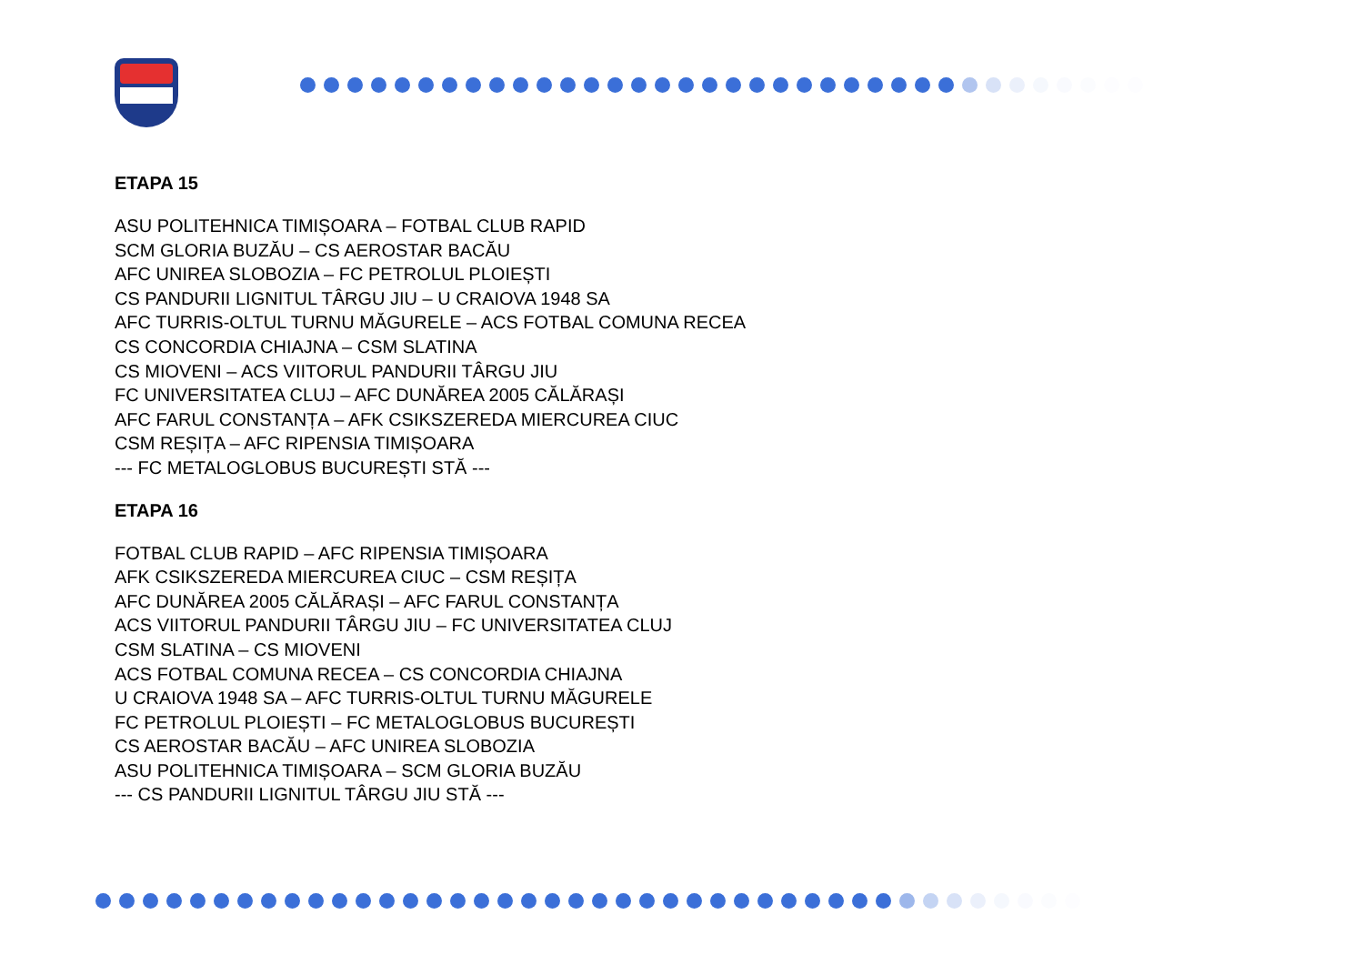ETAPA 15
ASU POLITEHNICA TIMIȘOARA – FOTBAL CLUB RAPID
SCM GLORIA BUZĂU – CS AEROSTAR BACĂU
AFC UNIREA SLOBOZIA – FC PETROLUL PLOIEȘTI
CS PANDURII LIGNITUL TÂRGU JIU – U CRAIOVA 1948 SA
AFC TURRIS-OLTUL TURNU MĂGURELE – ACS FOTBAL COMUNA RECEA
CS CONCORDIA CHIAJNA – CSM SLATINA
CS MIOVENI – ACS VIITORUL PANDURII TÂRGU JIU
FC UNIVERSITATEA CLUJ – AFC DUNĂREA 2005 CĂLĂRAȘI
AFC FARUL CONSTANȚA – AFK CSIKSZEREDA MIERCUREA CIUC
CSM REȘIȚA – AFC RIPENSIA TIMIȘOARA
--- FC METALOGLOBUS BUCUREȘTI STĂ ---
ETAPA 16
FOTBAL CLUB RAPID – AFC RIPENSIA TIMIȘOARA
AFK CSIKSZEREDA MIERCUREA CIUC – CSM REȘIȚA
AFC DUNĂREA 2005 CĂLĂRAȘI – AFC FARUL CONSTANȚA
ACS VIITORUL PANDURII TÂRGU JIU – FC UNIVERSITATEA CLUJ
CSM SLATINA – CS MIOVENI
ACS FOTBAL COMUNA RECEA – CS CONCORDIA CHIAJNA
U CRAIOVA 1948 SA – AFC TURRIS-OLTUL TURNU MĂGURELE
FC PETROLUL PLOIEȘTI – FC METALOGLOBUS BUCUREȘTI
CS AEROSTAR BACĂU – AFC UNIREA SLOBOZIA
ASU POLITEHNICA TIMIȘOARA – SCM GLORIA BUZĂU
--- CS PANDURII LIGNITUL TÂRGU JIU STĂ ---